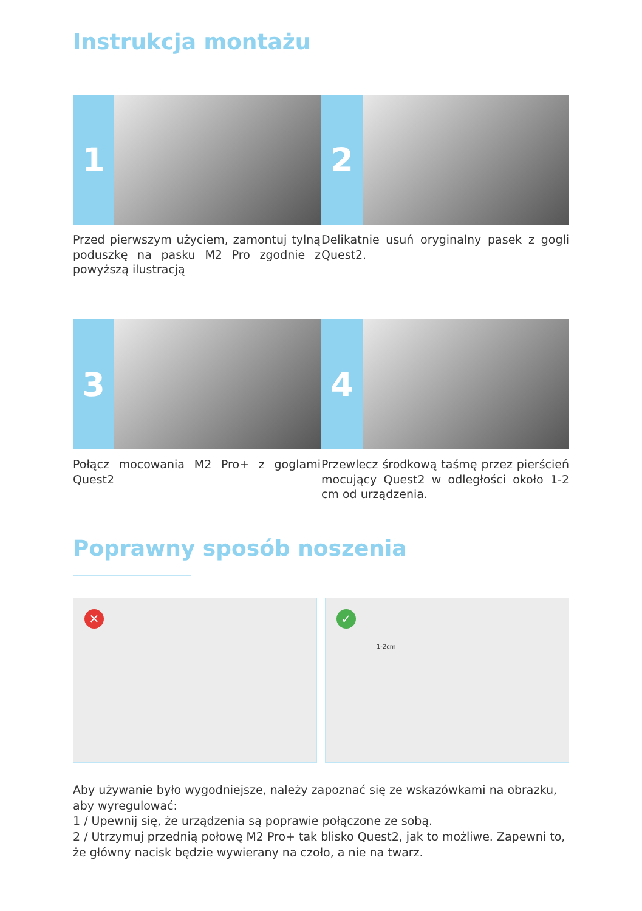Instrukcja montażu
1
Przed pierwszym użyciem, zamontuj tylną poduszkę na pasku M2 Pro zgodnie z powyższą ilustracją
2
Delikatnie usuń oryginalny pasek z gogli Quest2.
3
Połącz mocowania M2 Pro+ z goglami Quest2
4
Przewlecz środkową taśmę przez pierścień mocujący Quest2 w odległości około 1-2 cm od urządzenia.
Poprawny sposób noszenia
✕
✓
1-2cm
Aby używanie było wygodniejsze, należy zapoznać się ze wskazówkami na obrazku, aby wyregulować:
1 / Upewnij się, że urządzenia są poprawie połączone ze sobą.
2 / Utrzymuj przednią połowę M2 Pro+ tak blisko Quest2, jak to możliwe. Zapewni to, że główny nacisk będzie wywierany na czoło, a nie na twarz.